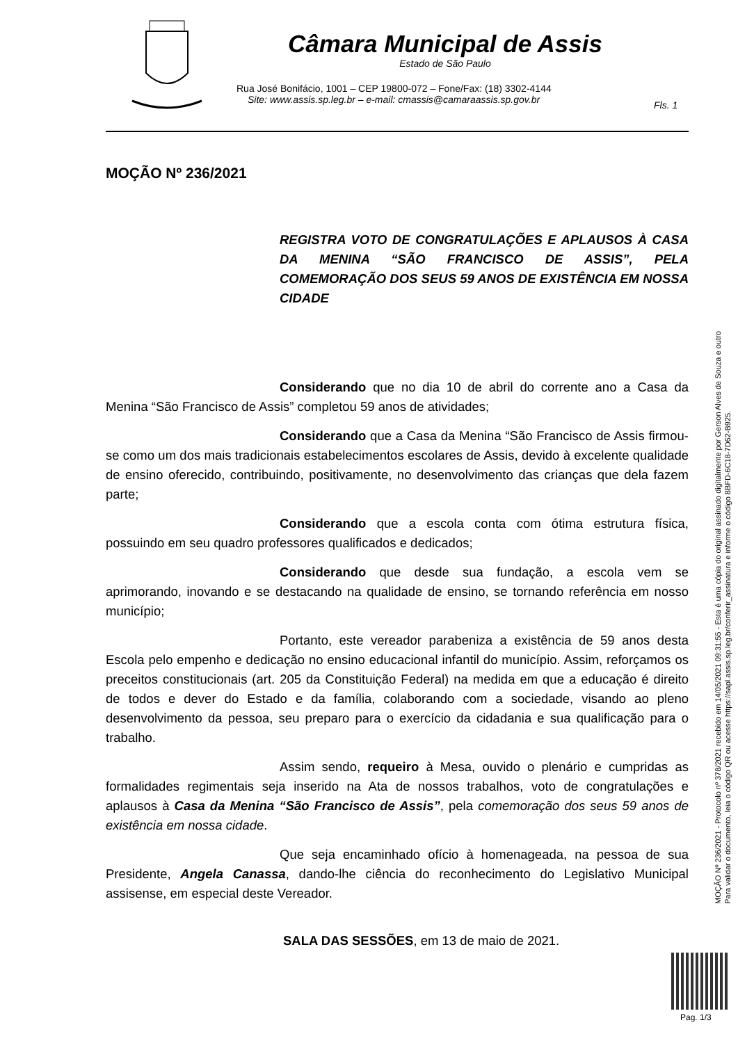Câmara Municipal de Assis
Estado de São Paulo
Rua José Bonifácio, 1001 – CEP 19800-072 – Fone/Fax: (18) 3302-4144
Site: www.assis.sp.leg.br – e-mail: cmassis@camaraassis.sp.gov.br
Fls. 1
MOÇÃO Nº 236/2021
REGISTRA VOTO DE CONGRATULAÇÕES E APLAUSOS À CASA DA MENINA “SÃO FRANCISCO DE ASSIS”, PELA COMEMORAÇÃO DOS SEUS 59 ANOS DE EXISTÊNCIA EM NOSSA CIDADE
Considerando que no dia 10 de abril do corrente ano a Casa da Menina “São Francisco de Assis” completou 59 anos de atividades;
Considerando que a Casa da Menina “São Francisco de Assis firmou-se como um dos mais tradicionais estabelecimentos escolares de Assis, devido à excelente qualidade de ensino oferecido, contribuindo, positivamente, no desenvolvimento das crianças que dela fazem parte;
Considerando que a escola conta com ótima estrutura física, possuindo em seu quadro professores qualificados e dedicados;
Considerando que desde sua fundação, a escola vem se aprimorando, inovando e se destacando na qualidade de ensino, se tornando referência em nosso município;
Portanto, este vereador parabeniza a existência de 59 anos desta Escola pelo empenho e dedicação no ensino educacional infantil do município. Assim, reforçamos os preceitos constitucionais (art. 205 da Constituição Federal) na medida em que a educação é direito de todos e dever do Estado e da família, colaborando com a sociedade, visando ao pleno desenvolvimento da pessoa, seu preparo para o exercício da cidadania e sua qualificação para o trabalho.
Assim sendo, requeiro à Mesa, ouvido o plenário e cumpridas as formalidades regimentais seja inserido na Ata de nossos trabalhos, voto de congratulações e aplausos à Casa da Menina “São Francisco de Assis”, pela comemoração dos seus 59 anos de existência em nossa cidade.
Que seja encaminhado ofício à homenageada, na pessoa de sua Presidente, Angela Canassa, dando-lhe ciência do reconhecimento do Legislativo Municipal assisense, em especial deste Vereador.
SALA DAS SESSÕES, em 13 de maio de 2021.
MOÇÃO Nº 236/2021 - Protocolo nº 378/2021 recebido em 14/05/2021 09:31:55 - Esta é uma cópia do original assinado digitalmente por Gerson Alves de Souza e outro
Para validar o documento, leia o código QR ou acesse https://sapl.assis.sp.leg.br/conferir_assinatura e informe o código 8BFD-6C18-7D62-B925.
Pag. 1/3